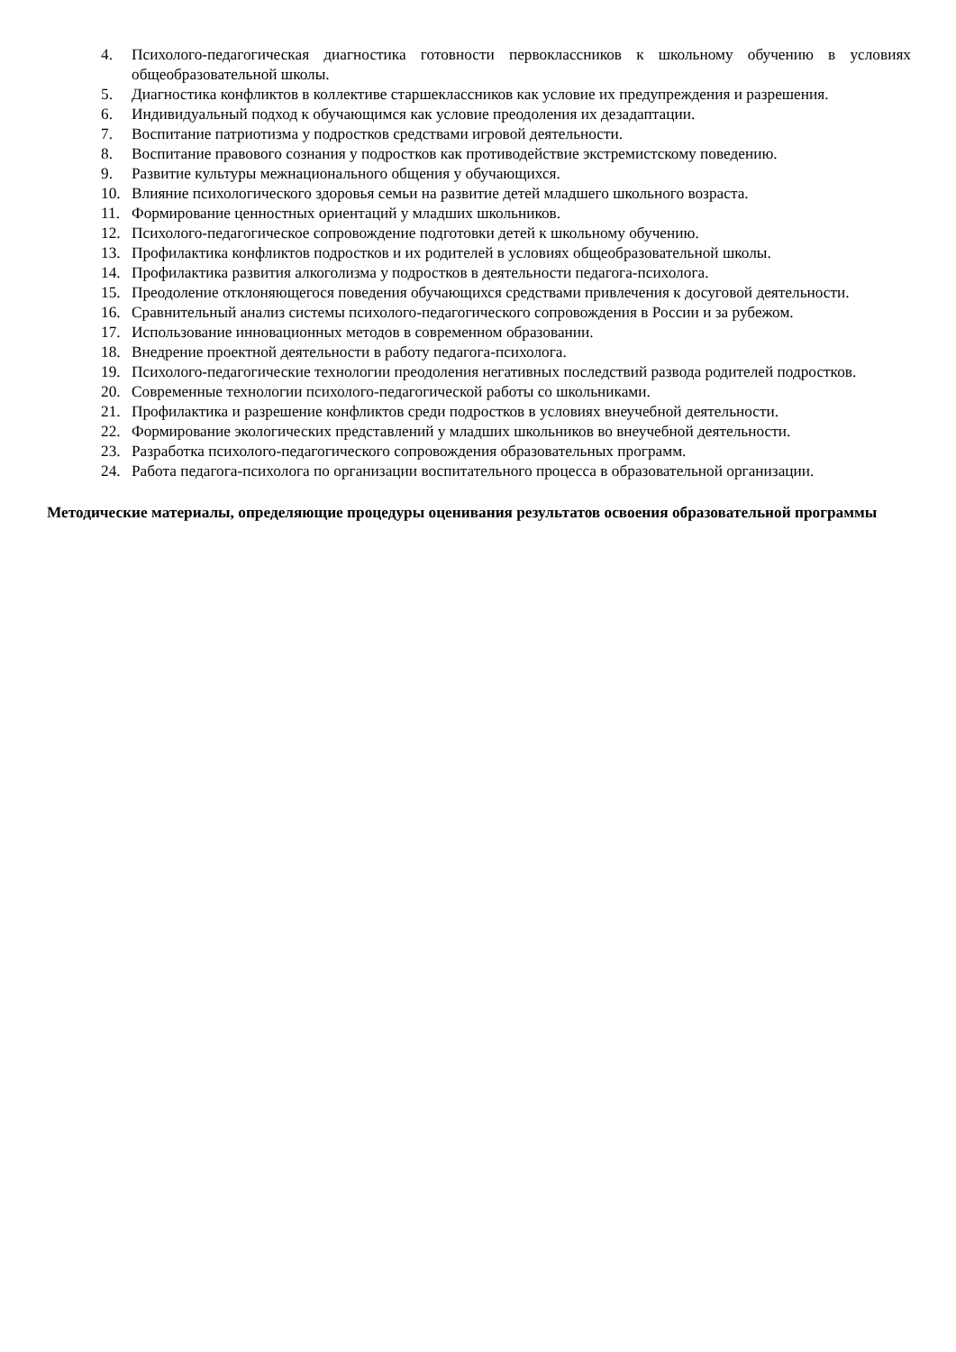4. Психолого-педагогическая диагностика готовности первоклассников к школьному обучению в условиях общеобразовательной школы.
5. Диагностика конфликтов в коллективе старшеклассников как условие их предупреждения и разрешения.
6. Индивидуальный подход к обучающимся как условие преодоления их дезадаптации.
7. Воспитание патриотизма у подростков средствами игровой деятельности.
8. Воспитание правового сознания у подростков как противодействие экстремистскому поведению.
9. Развитие культуры межнационального общения у обучающихся.
10. Влияние психологического здоровья семьи на развитие детей младшего школьного возраста.
11. Формирование ценностных ориентаций у младших школьников.
12. Психолого-педагогическое сопровождение подготовки детей к школьному обучению.
13. Профилактика конфликтов подростков и их родителей в условиях общеобразовательной школы.
14. Профилактика развития алкоголизма у подростков в деятельности педагога-психолога.
15. Преодоление отклоняющегося поведения обучающихся средствами привлечения к досуговой деятельности.
16. Сравнительный анализ системы психолого-педагогического сопровождения в России и за рубежом.
17. Использование инновационных методов в современном образовании.
18. Внедрение проектной деятельности в работу педагога-психолога.
19. Психолого-педагогические технологии преодоления негативных последствий развода родителей подростков.
20. Современные технологии психолого-педагогической работы со школьниками.
21. Профилактика и разрешение конфликтов среди подростков в условиях внеучебной деятельности.
22. Формирование экологических представлений у младших школьников во внеучебной деятельности.
23. Разработка психолого-педагогического сопровождения образовательных программ.
24. Работа педагога-психолога по организации воспитательного процесса в образовательной организации.
Методические материалы, определяющие процедуры оценивания результатов освоения образовательной программы